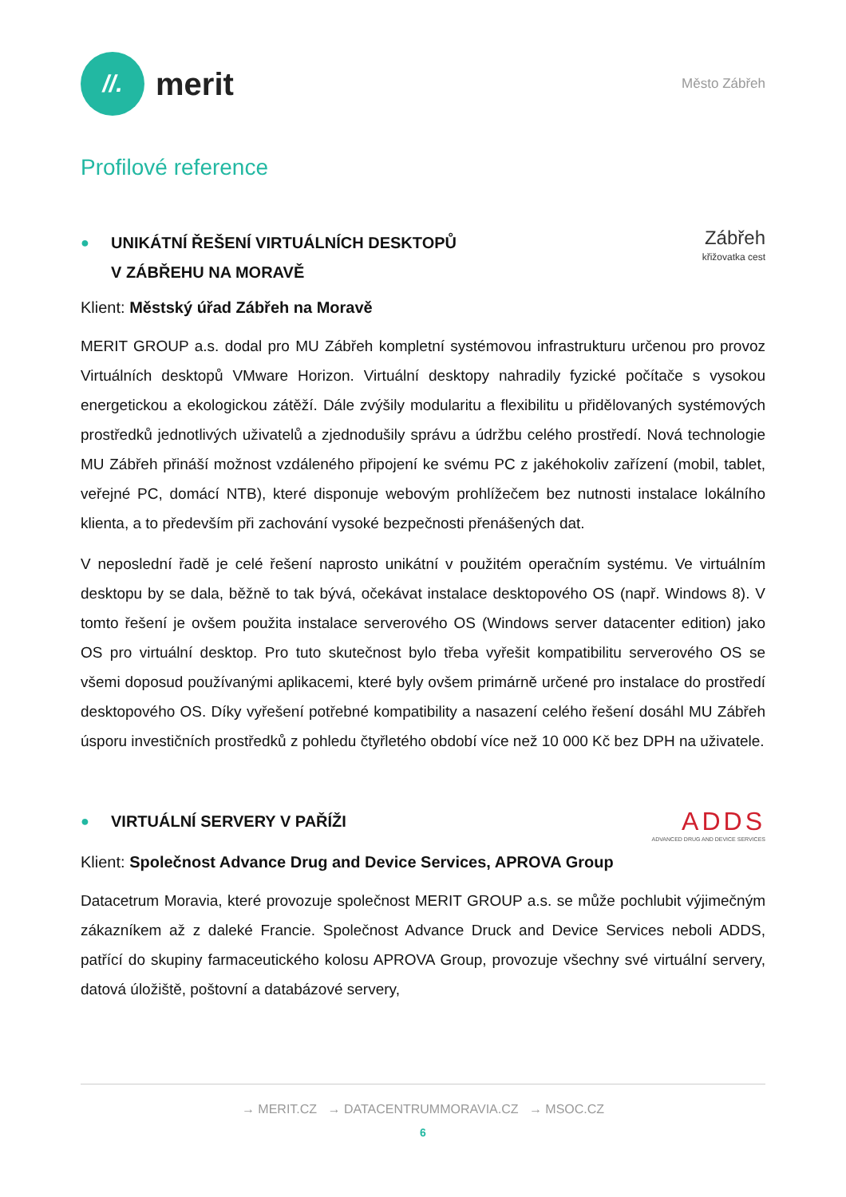//.
merit
Město Zábřeh
Profilové reference
● UNIKÁTNÍ ŘEŠENÍ VIRTUÁLNÍCH DESKTOPŮ
V ZÁBŘEHU NA MORAVĚ
Zábřeh
křižovatka cest
Klient: Městský úřad Zábřeh na Moravě
MERIT GROUP a.s. dodal pro MU Zábřeh kompletní systémovou infrastrukturu určenou pro provoz Virtuálních desktopů VMware Horizon. Virtuální desktopy nahradily fyzické počítače s vysokou energetickou a ekologickou zátěží. Dále zvýšily modularitu a flexibilitu u přidělovaných systémových prostředků jednotlivých uživatelů a zjednodušily správu a údržbu celého prostředí. Nová technologie MU Zábřeh přináší možnost vzdáleného připojení ke svému PC z jakéhokoliv zařízení (mobil, tablet, veřejné PC, domácí NTB), které disponuje webovým prohlížečem bez nutnosti instalace lokálního klienta, a to především při zachování vysoké bezpečnosti přenášených dat.
V neposlední řadě je celé řešení naprosto unikátní v použitém operačním systému. Ve virtuálním desktopu by se dala, běžně to tak bývá, očekávat instalace desktopového OS (např. Windows 8). V tomto řešení je ovšem použita instalace serverového OS (Windows server datacenter edition) jako OS pro virtuální desktop. Pro tuto skutečnost bylo třeba vyřešit kompatibilitu serverového OS se všemi doposud používanými aplikacemi, které byly ovšem primárně určené pro instalace do prostředí desktopového OS. Díky vyřešení potřebné kompatibility a nasazení celého řešení dosáhl MU Zábřeh úsporu investičních prostředků z pohledu čtyřletého období více než 10 000 Kč bez DPH na uživatele.
● VIRTUÁLNÍ SERVERY V PAŘÍŽI
ADDS
ADVANCED DRUG AND DEVICE SERVICES
Klient: Společnost Advance Drug and Device Services, APROVA Group
Datacetrum Moravia, které provozuje společnost MERIT GROUP a.s. se může pochlubit výjimečným zákazníkem až z daleké Francie. Společnost Advance Druck and Device Services neboli ADDS, patřící do skupiny farmaceutického kolosu APROVA Group, provozuje všechny své virtuální servery, datová úložiště, poštovní a databázové servery,
→ MERIT.CZ → DATACENTRUMMORAVIA.CZ → MSOC.CZ
6